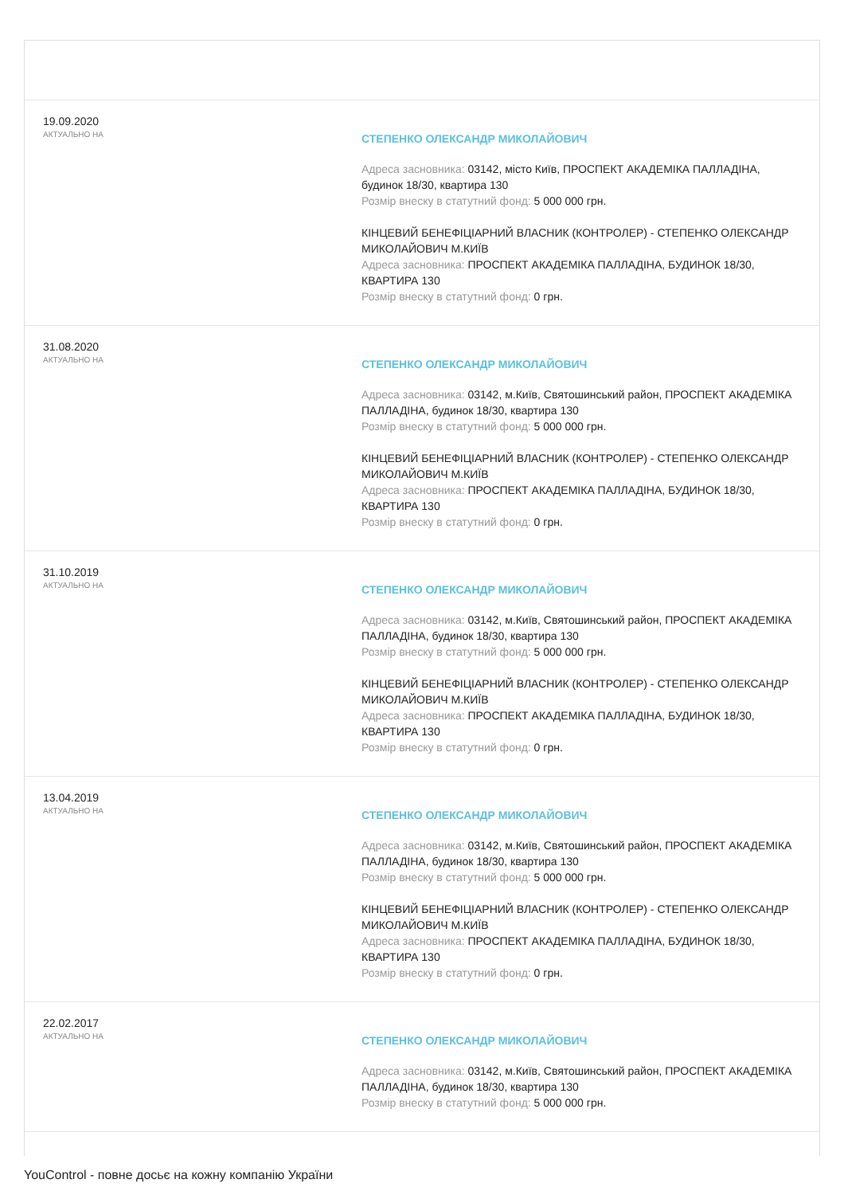19.09.2020
АКТУАЛЬНО НА
СТЕПЕНКО ОЛЕКСАНДР МИКОЛАЙОВИЧ
Адреса засновника: 03142, місто Київ, ПРОСПЕКТ АКАДЕМІКА ПАЛЛАДІНА, будинок 18/30, квартира 130
Розмір внеску в статутний фонд: 5 000 000 грн.
КІНЦЕВИЙ БЕНЕФІЦІАРНИЙ ВЛАСНИК (КОНТРОЛЕР) - СТЕПЕНКО ОЛЕКСАНДР МИКОЛАЙОВИЧ М.КИЇВ
Адреса засновника: ПРОСПЕКТ АКАДЕМІКА ПАЛЛАДІНА, БУДИНОК 18/30, КВАРТИРА 130
Розмір внеску в статутний фонд: 0 грн.
31.08.2020
АКТУАЛЬНО НА
СТЕПЕНКО ОЛЕКСАНДР МИКОЛАЙОВИЧ
Адреса засновника: 03142, м.Київ, Святошинський район, ПРОСПЕКТ АКАДЕМІКА ПАЛЛАДІНА, будинок 18/30, квартира 130
Розмір внеску в статутний фонд: 5 000 000 грн.
КІНЦЕВИЙ БЕНЕФІЦІАРНИЙ ВЛАСНИК (КОНТРОЛЕР) - СТЕПЕНКО ОЛЕКСАНДР МИКОЛАЙОВИЧ М.КИЇВ
Адреса засновника: ПРОСПЕКТ АКАДЕМІКА ПАЛЛАДІНА, БУДИНОК 18/30, КВАРТИРА 130
Розмір внеску в статутний фонд: 0 грн.
31.10.2019
АКТУАЛЬНО НА
СТЕПЕНКО ОЛЕКСАНДР МИКОЛАЙОВИЧ
Адреса засновника: 03142, м.Київ, Святошинський район, ПРОСПЕКТ АКАДЕМІКА ПАЛЛАДІНА, будинок 18/30, квартира 130
Розмір внеску в статутний фонд: 5 000 000 грн.
КІНЦЕВИЙ БЕНЕФІЦІАРНИЙ ВЛАСНИК (КОНТРОЛЕР) - СТЕПЕНКО ОЛЕКСАНДР МИКОЛАЙОВИЧ М.КИЇВ
Адреса засновника: ПРОСПЕКТ АКАДЕМІКА ПАЛЛАДІНА, БУДИНОК 18/30, КВАРТИРА 130
Розмір внеску в статутний фонд: 0 грн.
13.04.2019
АКТУАЛЬНО НА
СТЕПЕНКО ОЛЕКСАНДР МИКОЛАЙОВИЧ
Адреса засновника: 03142, м.Київ, Святошинський район, ПРОСПЕКТ АКАДЕМІКА ПАЛЛАДІНА, будинок 18/30, квартира 130
Розмір внеску в статутний фонд: 5 000 000 грн.
КІНЦЕВИЙ БЕНЕФІЦІАРНИЙ ВЛАСНИК (КОНТРОЛЕР) - СТЕПЕНКО ОЛЕКСАНДР МИКОЛАЙОВИЧ М.КИЇВ
Адреса засновника: ПРОСПЕКТ АКАДЕМІКА ПАЛЛАДІНА, БУДИНОК 18/30, КВАРТИРА 130
Розмір внеску в статутний фонд: 0 грн.
22.02.2017
АКТУАЛЬНО НА
СТЕПЕНКО ОЛЕКСАНДР МИКОЛАЙОВИЧ
Адреса засновника: 03142, м.Київ, Святошинський район, ПРОСПЕКТ АКАДЕМІКА ПАЛЛАДІНА, будинок 18/30, квартира 130
Розмір внеску в статутний фонд: 5 000 000 грн.
YouControl - повне досьє на кожну компанію України